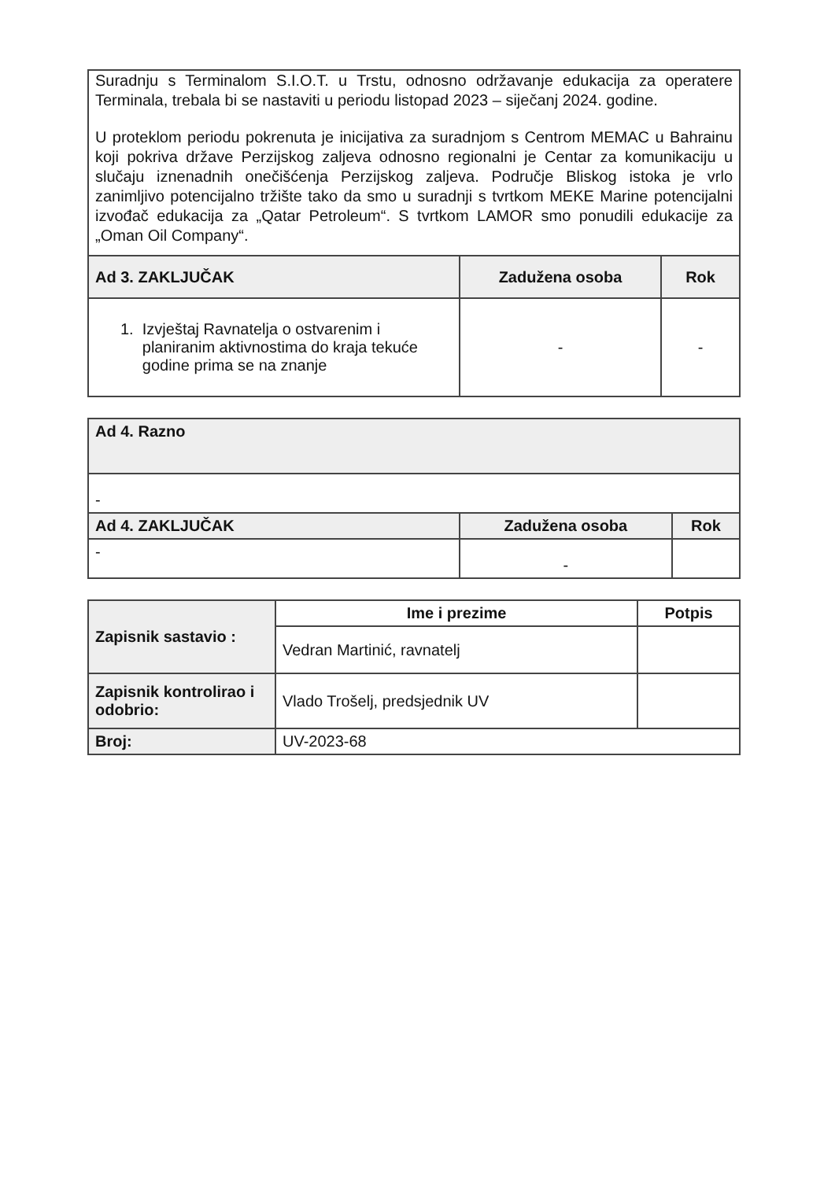| Suradnju s Terminalom S.I.O.T. u Trstu, odnosno održavanje edukacija za operatere Terminala, trebala bi se nastaviti u periodu listopad 2023 – siječanj 2024. godine. U proteklom periodu pokrenuta je inicijativa za suradnjom s Centrom MEMAC u Bahrainu koji pokriva države Perzijskog zaljeva odnosno regionalni je Centar za komunikaciju u slučaju iznenadnih onečišćenja Perzijskog zaljeva. Područje Bliskog istoka je vrlo zanimljivo potencijalno tržište tako da smo u suradnji s tvrtkom MEKE Marine potencijalni izvođač edukacija za „Qatar Petroleum“. S tvrtkom LAMOR smo ponudili edukacije za „Oman Oil Company“. | | |
| Ad 3. ZAKLJUČAK | Zadužena osoba | Rok |
| 1. Izvještaj Ravnatelja o ostvarenim i planiranim aktivnostima do kraja tekuće godine prima se na znanje | - | - |
| Ad 4. Razno | | |
| - | | |
| Ad 4. ZAKLJUČAK | Zadužena osoba | Rok |
| - | - | |
| Zapisnik sastavio : | Ime i prezime | Potpis |
| | Vedran Martinić, ravnatelj | |
| Zapisnik kontrolirao i odobrio: | Vlado Trošelj, predsjednik UV | |
| Broj: | UV-2023-68 | |